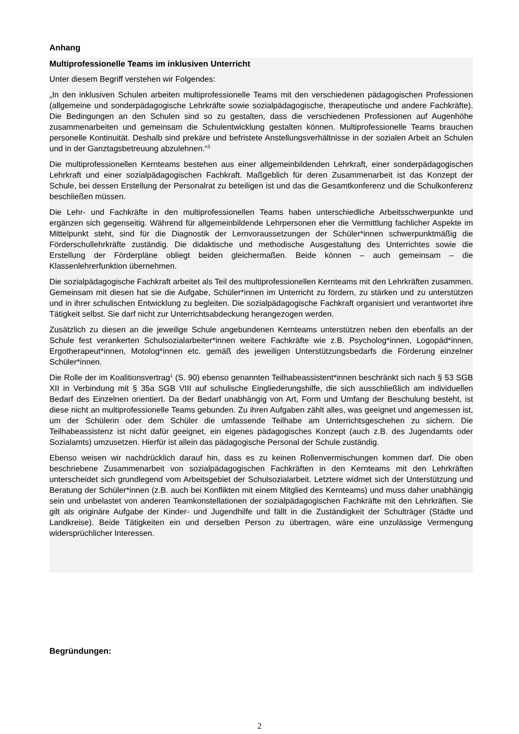Anhang
Multiprofessionelle Teams im inklusiven Unterricht
Unter diesem Begriff verstehen wir Folgendes:
„In den inklusiven Schulen arbeiten multiprofessionelle Teams mit den verschiedenen pädagogischen Professionen (allgemeine und sonderpädagogische Lehrkräfte sowie sozialpädagogische, therapeutische und andere Fachkräfte). Die Bedingungen an den Schulen sind so zu gestalten, dass die verschiedenen Professionen auf Augenhöhe zusammenarbeiten und gemeinsam die Schulentwicklung gestalten können. Multiprofessionelle Teams brauchen personelle Kontinuität. Deshalb sind prekäre und befristete Anstellungsverhältnisse in der sozialen Arbeit an Schulen und in der Ganztagsbetreuung abzulehnen.“<sup>3</sup>
Die multiprofessionellen Kernteams bestehen aus einer allgemeinbildenden Lehrkraft, einer sonderpädagogischen Lehrkraft und einer sozialpädagogischen Fachkraft. Maßgeblich für deren Zusammenarbeit ist das Konzept der Schule, bei dessen Erstellung der Personalrat zu beteiligen ist und das die Gesamtkonferenz und die Schulkonferenz beschließen müssen.
Die Lehr- und Fachkräfte in den multiprofessionellen Teams haben unterschiedliche Arbeitsschwerpunkte und ergänzen sich gegenseitig. Während für allgemeinbildende Lehrpersonen eher die Vermittlung fachlicher Aspekte im Mittelpunkt steht, sind für die Diagnostik der Lernvoraussetzungen der Schüler*innen schwerpunktmäßig die Förderschullehrkräfte zuständig. Die didaktische und methodische Ausgestaltung des Unterrichtes sowie die Erstellung der Förderpläne obliegt beiden gleichermaßen. Beide können – auch gemeinsam – die Klassenlehrerfunktion übernehmen.
Die sozialpädagogische Fachkraft arbeitet als Teil des multiprofessionellen Kernteams mit den Lehrkräften zusammen. Gemeinsam mit diesen hat sie die Aufgabe, Schüler*innen im Unterricht zu fördern, zu stärken und zu unterstützen und in ihrer schulischen Entwicklung zu begleiten. Die sozialpädagogische Fachkraft organisiert und verantwortet ihre Tätigkeit selbst. Sie darf nicht zur Unterrichtsabdeckung herangezogen werden.
Zusätzlich zu diesen an die jeweilige Schule angebundenen Kernteams unterstützen neben den ebenfalls an der Schule fest verankerten Schulsozialarbeiter*innen weitere Fachkräfte wie z.B. Psycholog*innen, Logopäd*innen, Ergotherapeut*innen, Motolog*innen etc. gemäß des jeweiligen Unterstützungsbedarfs die Förderung einzelner Schüler*innen.
Die Rolle der im Koalitionsvertrag<sup>1</sup> (S. 90) ebenso genannten Teilhabeassistent*innen beschränkt sich nach § 53 SGB XII in Verbindung mit § 35a SGB VIII auf schulische Eingliederungshilfe, die sich ausschließlich am individuellen Bedarf des Einzelnen orientiert. Da der Bedarf unabhängig von Art, Form und Umfang der Beschulung besteht, ist diese nicht an multiprofessionelle Teams gebunden. Zu ihren Aufgaben zählt alles, was geeignet und angemessen ist, um der Schülerin oder dem Schüler die umfassende Teilhabe am Unterrichtsgeschehen zu sichern. Die Teilhabeassistenz ist nicht dafür geeignet, ein eigenes pädagogisches Konzept (auch z.B. des Jugendamts oder Sozialamts) umzusetzen. Hierfür ist allein das pädagogische Personal der Schule zuständig.
Ebenso weisen wir nachdrücklich darauf hin, dass es zu keinen Rollenvermischungen kommen darf. Die oben beschriebene Zusammenarbeit von sozialpädagogischen Fachkräften in den Kernteams mit den Lehrkräften unterscheidet sich grundlegend vom Arbeitsgebiet der Schulsozialarbeit. Letztere widmet sich der Unterstützung und Beratung der Schüler*innen (z.B. auch bei Konflikten mit einem Mitglied des Kernteams) und muss daher unabhängig sein und unbelastet von anderen Teamkonstellationen der sozialpädagogischen Fachkräfte mit den Lehrkräften. Sie gilt als originäre Aufgabe der Kinder- und Jugendhilfe und fällt in die Zuständigkeit der Schulträger (Städte und Landkreise). Beide Tätigkeiten ein und derselben Person zu übertragen, wäre eine unzulässige Vermengung widersprüchlicher Interessen.
Begründungen:
2